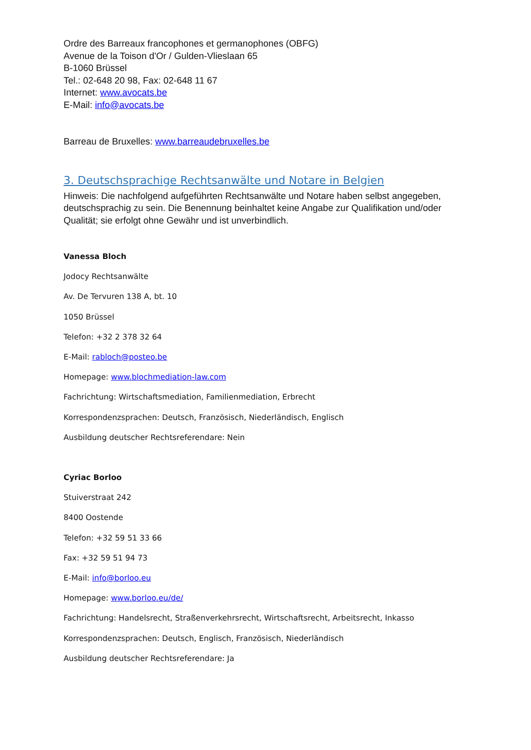Ordre des Barreaux francophones et germanophones (OBFG)
Avenue de la Toison d'Or / Gulden-Vlieslaan 65
B-1060 Brüssel
Tel.: 02-648 20 98, Fax: 02-648 11 67
Internet: www.avocats.be
E-Mail: info@avocats.be
Barreau de Bruxelles: www.barreaudebruxelles.be
3. Deutschsprachige Rechtsanwälte und Notare in Belgien
Hinweis: Die nachfolgend aufgeführten Rechtsanwälte und Notare haben selbst angegeben, deutschsprachig zu sein. Die Benennung beinhaltet keine Angabe zur Qualifikation und/oder Qualität; sie erfolgt ohne Gewähr und ist unverbindlich.
Vanessa Bloch
Jodocy Rechtsanwälte
Av. De Tervuren 138 A, bt. 10
1050 Brüssel
Telefon: +32 2 378 32 64
E-Mail: rabloch@posteo.be
Homepage: www.blochmediation-law.com
Fachrichtung: Wirtschaftsmediation, Familienmediation, Erbrecht
Korrespondenzsprachen: Deutsch, Französisch, Niederländisch, Englisch
Ausbildung deutscher Rechtsreferendare: Nein
Cyriac Borloo
Stuiverstraat 242
8400 Oostende
Telefon: +32 59 51 33 66
Fax: +32 59 51 94 73
E-Mail: info@borloo.eu
Homepage: www.borloo.eu/de/
Fachrichtung: Handelsrecht, Straßenverkehrsrecht, Wirtschaftsrecht, Arbeitsrecht, Inkasso
Korrespondenzsprachen: Deutsch, Englisch, Französisch, Niederländisch
Ausbildung deutscher Rechtsreferendare: Ja